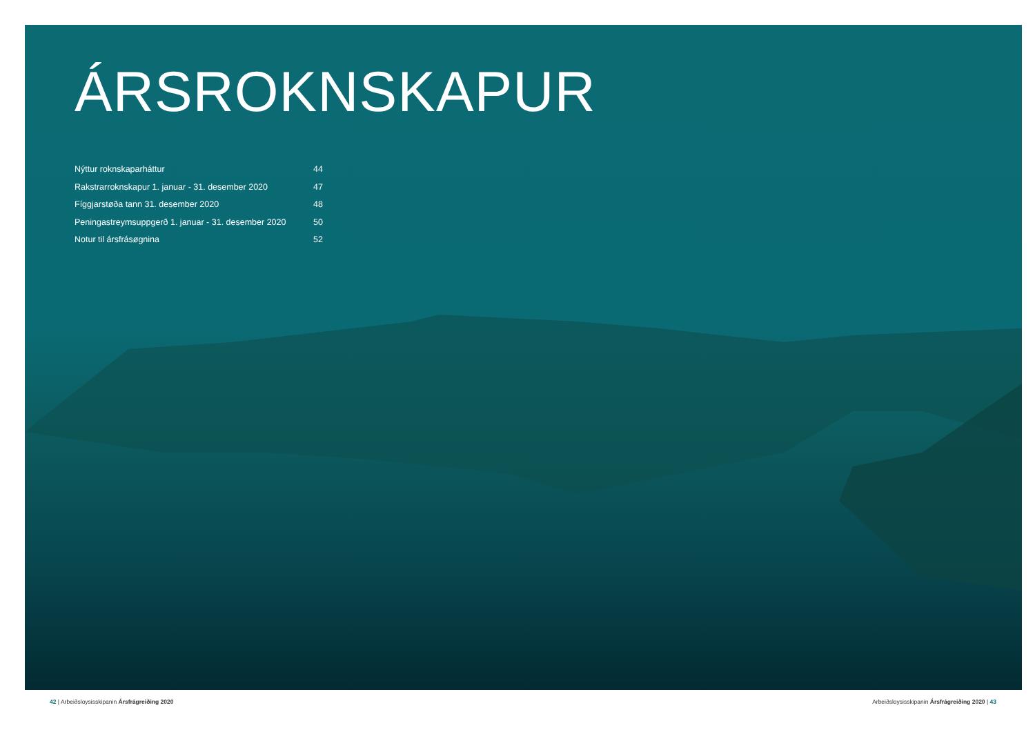ÁRSROKNSKAPUR
Nýttur roknskaparháttur 44
Rakstrarroknskapur 1. januar - 31. desember 2020 47
Fíggjarstøða tann 31. desember 2020 48
Peningastreymsuppgerð 1. januar - 31. desember 2020 50
Notur til ársfrásøgnina 52
42 | Arbeiðsloysisskipanin Ársfrágreiðing 2020
Arbeiðsloysisskipanin Ársfrágreiðing 2020 | 43